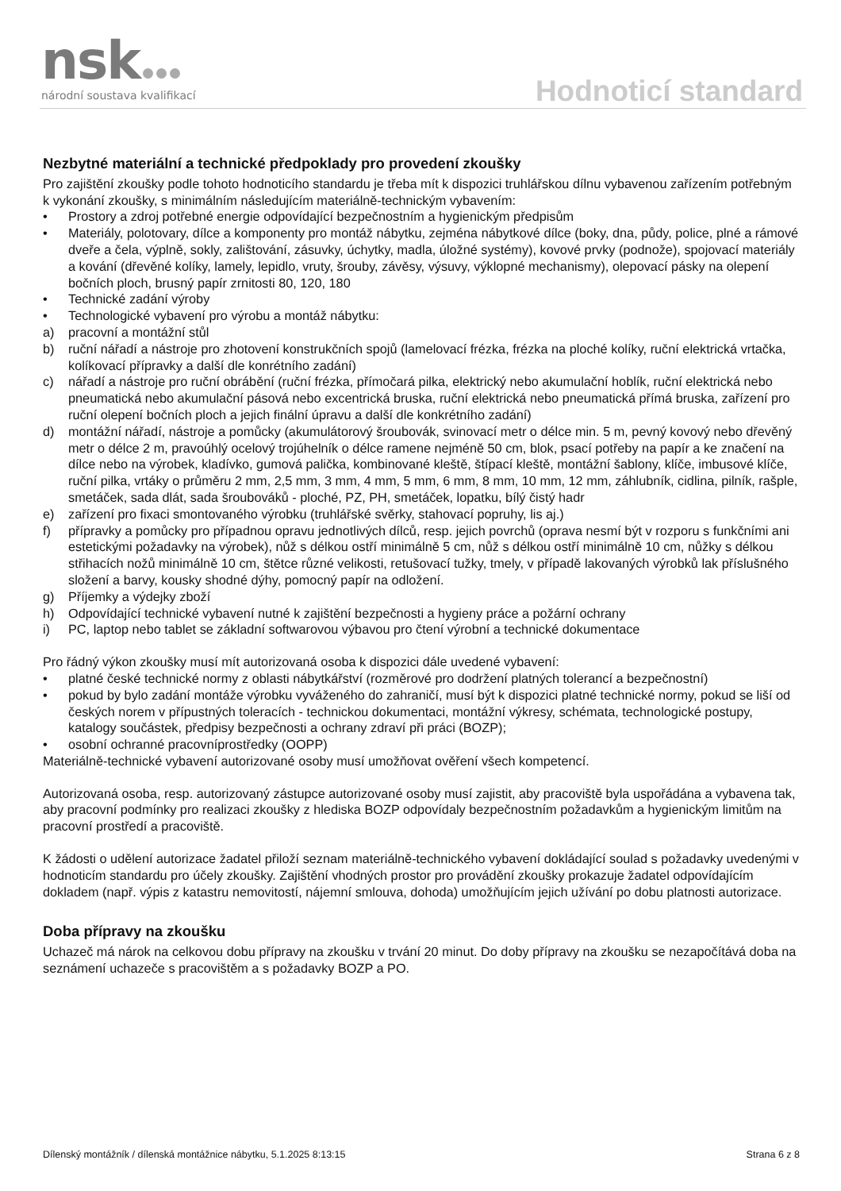nsk
národní soustava kvalifikací
Hodnoticí standard
Nezbytné materiální a technické předpoklady pro provedení zkoušky
Pro zajištění zkoušky podle tohoto hodnoticího standardu je třeba mít k dispozici truhlářskou dílnu vybavenou zařízením potřebným k vykonání zkoušky, s minimálním následujícím materiálně-technickým vybavením:
• Prostory a zdroj potřebné energie odpovídající bezpečnostním a hygienickým předpisům
• Materiály, polotovary, dílce a komponenty pro montáž nábytku, zejména nábytkové dílce (boky, dna, půdy, police, plné a rámové dveře a čela, výplně, sokly, zalištování, zásuvky, úchytky, madla, úložné systémy), kovové prvky (podnože), spojovací materiály a kování (dřevěné kolíky, lamely, lepidlo, vruty, šrouby, závěsy, výsuvy, výklopné mechanismy), olepovací pásky na olepení bočních ploch, brusný papír zrnitosti 80, 120, 180
• Technické zadání výroby
• Technologické vybavení pro výrobu a montáž nábytku:
a) pracovní a montážní stůl
b) ruční nářadí a nástroje pro zhotovení konstrukčních spojů (lamelovací frézka, frézka na ploché kolíky, ruční elektrická vrtačka, kolíkovací přípravky a další dle konrétního zadání)
c) nářadí a nástroje pro ruční obrábění (ruční frézka, přímočará pilka, elektrický nebo akumulační hoblík, ruční elektrická nebo pneumatická nebo akumulační pásová nebo excentrická bruska, ruční elektrická nebo pneumatická přímá bruska, zařízení pro ruční olepení bočních ploch a jejich finální úpravu a další dle konkrétního zadání)
d) montážní nářadí, nástroje a pomůcky (akumulátorový šroubovák, svinovací metr o délce min. 5 m, pevný kovový nebo dřevěný metr o délce 2 m, pravoúhlý ocelový trojúhelník o délce ramene nejméně 50 cm, blok, psací potřeby na papír a ke značení na dílce nebo na výrobek, kladívko, gumová palička, kombinované kleště, štípací kleště, montážní šablony, klíče, imbusové klíče, ruční pilka, vrtáky o průměru 2 mm, 2,5 mm, 3 mm, 4 mm, 5 mm, 6 mm, 8 mm, 10 mm, 12 mm, záhlubník, cidlina, pilník, rašple, smetáček, sada dlát, sada šroubováků - ploché, PZ, PH, smetáček, lopatku, bílý čistý hadr
e) zařízení pro fixaci smontovaného výrobku (truhlářské svěrky, stahovací popruhy, lis aj.)
f) přípravky a pomůcky pro případnou opravu jednotlivých dílců, resp. jejich povrchů (oprava nesmí být v rozporu s funkčními ani estetickými požadavky na výrobek), nůž s délkou ostří minimálně 5 cm, nůž s délkou ostří minimálně 10 cm, nůžky s délkou střihacích nožů minimálně 10 cm, štětce různé velikosti, retušovací tužky, tmely, v případě lakovaných výrobků lak příslušného složení a barvy, kousky shodné dýhy, pomocný papír na odložení.
g) Příjemky a výdejky zboží
h) Odpovídající technické vybavení nutné k zajištění bezpečnosti a hygieny práce a požární ochrany
i) PC, laptop nebo tablet se základní softwarovou výbavou pro čtení výrobní a technické dokumentace
Pro řádný výkon zkoušky musí mít autorizovaná osoba k dispozici dále uvedené vybavení:
• platné české technické normy z oblasti nábytkářství (rozměrové pro dodržení platných tolerancí a bezpečnostní)
• pokud by bylo zadání montáže výrobku vyváženého do zahraničí, musí být k dispozici platné technické normy, pokud se liší od českých norem v přípustných toleracích - technickou dokumentaci, montážní výkresy, schémata, technologické postupy, katalogy součástek, předpisy bezpečnosti a ochrany zdraví při práci (BOZP);
• osobní ochranné pracovníprostředky (OOPP)
Materiálně-technické vybavení autorizované osoby musí umožňovat ověření všech kompetencí.
Autorizovaná osoba, resp. autorizovaný zástupce autorizované osoby musí zajistit, aby pracoviště byla uspořádána a vybavena tak, aby pracovní podmínky pro realizaci zkoušky z hlediska BOZP odpovídaly bezpečnostním požadavkům a hygienickým limitům na pracovní prostředí a pracoviště.
K žádosti o udělení autorizace žadatel přiloží seznam materiálně-technického vybavení dokládající soulad s požadavky uvedenými v hodnoticím standardu pro účely zkoušky. Zajištění vhodných prostor pro provádění zkoušky prokazuje žadatel odpovídajícím dokladem (např. výpis z katastru nemovitostí, nájemní smlouva, dohoda) umožňujícím jejich užívání po dobu platnosti autorizace.
Doba přípravy na zkoušku
Uchazeč má nárok na celkovou dobu přípravy na zkoušku v trvání 20 minut. Do doby přípravy na zkoušku se nezapočítává doba na seznámení uchazeče s pracovištěm a s požadavky BOZP a PO.
Dílenský montážník / dílenská montážnice nábytku, 5.1.2025 8:13:15 Strana 6 z 8